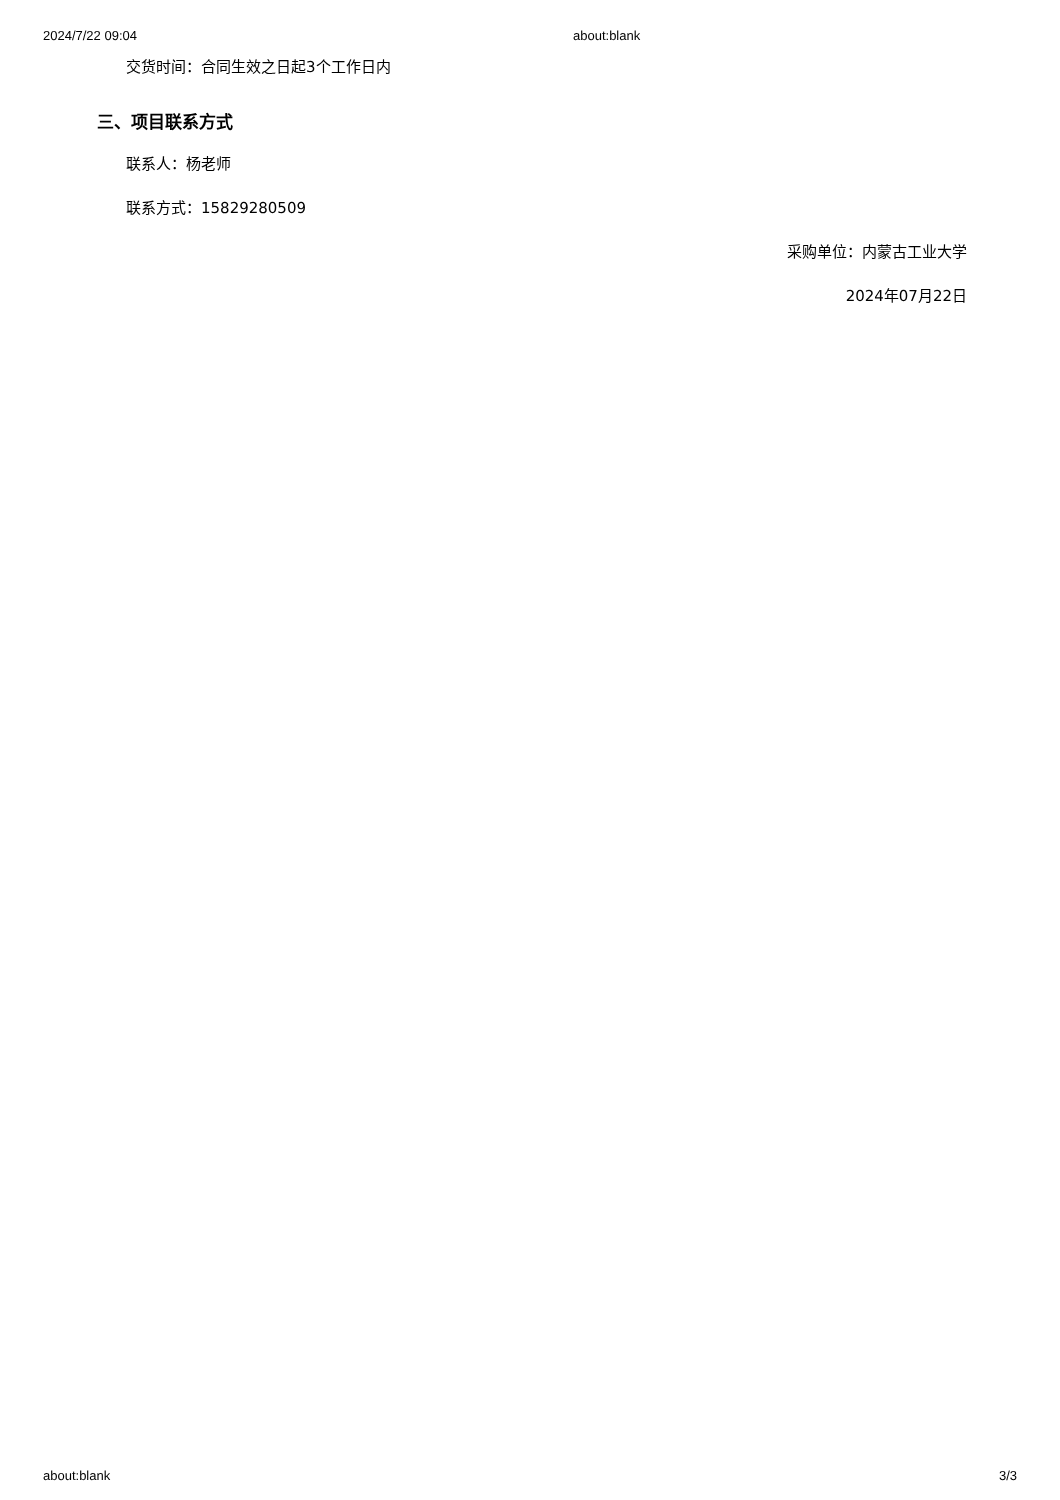2024/7/22 09:04 about:blank
交货时间：合同生效之日起3个工作日内
三、项目联系方式
联系人：杨老师
联系方式：15829280509
采购单位：内蒙古工业大学
2024年07月22日
about:blank 3/3